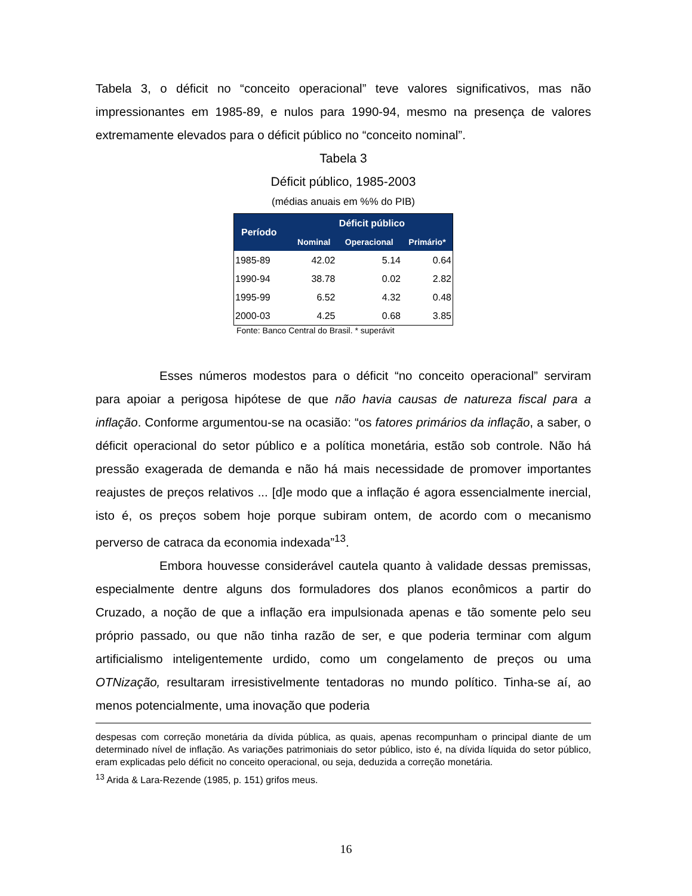Tabela 3, o déficit no “conceito operacional” teve valores significativos, mas não impressionantes em 1985-89, e nulos para 1990-94, mesmo na presença de valores extremamente elevados para o déficit público no “conceito nominal”.
Tabela 3
Déficit público, 1985-2003
(médias anuais em %% do PIB)
| Período | Déficit público | | |
| --- | --- | --- | --- |
| | Nominal | Operacional | Primário* |
| 1985-89 | 42.02 | 5.14 | 0.64 |
| 1990-94 | 38.78 | 0.02 | 2.82 |
| 1995-99 | 6.52 | 4.32 | 0.48 |
| 2000-03 | 4.25 | 0.68 | 3.85 |
Fonte: Banco Central do Brasil. * superávit
Esses números modestos para o déficit “no conceito operacional” serviram para apoiar a perigosa hipótese de que não havia causas de natureza fiscal para a inflação. Conforme argumentou-se na ocasião: “os fatores primários da inflação, a saber, o déficit operacional do setor público e a política monetária, estão sob controle. Não há pressão exagerada de demanda e não há mais necessidade de promover importantes reajustes de preços relativos ... [d]e modo que a inflação é agora essencialmente inercial, isto é, os preços sobem hoje porque subiram ontem, de acordo com o mecanismo perverso de catraca da economia indexada”<sup>13</sup>.
Embora houvesse considerável cautela quanto à validade dessas premissas, especialmente dentre alguns dos formuladores dos planos econômicos a partir do Cruzado, a noção de que a inflação era impulsionada apenas e tão somente pelo seu próprio passado, ou que não tinha razão de ser, e que poderia terminar com algum artificialismo inteligentemente urdido, como um congelamento de preços ou uma OTNização, resultaram irresistivelmente tentadoras no mundo político. Tinha-se aí, ao menos potencialmente, uma inovação que poderia
despesas com correção monetária da dívida pública, as quais, apenas recompunham o principal diante de um determinado nível de inflação. As variações patrimoniais do setor público, isto é, na dívida líquida do setor público, eram explicadas pelo déficit no conceito operacional, ou seja, deduzida a correção monetária.
<sup>13</sup> Arida & Lara-Rezende (1985, p. 151) grifos meus.
16